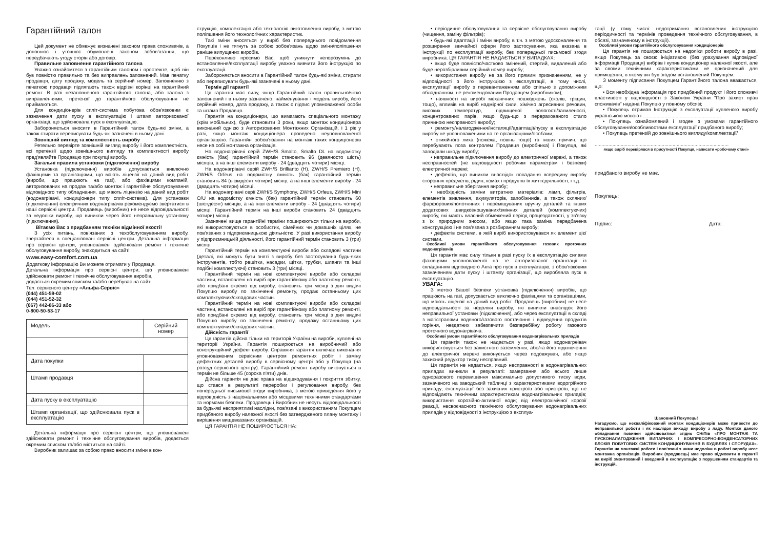Гарантійний талон
Цей документ не обмежує визначені законом права споживачів, а доповнює і уточнює обумовлені законом зобов'язання, що передбачають угоду сторін або договір.
Правильне заповнення гарантійного талона
Уважно ознайомтеся з гарантійним талоном і простежте, щоб він був повністю правильно та без виправлень заповнений. Мав печатку продавця, дату продажу, модель та серійний номер. Заповненню з печаткою продавця підлягають також відрізні корінці на гарантійний ремонт. В разі незаповненого гарантійного талона, або талона з виправленнями, претензії до гарантійного обслуговування не приймаються.
Для кондиціонерів спліт-система побутова обов'язковим є зазначення дати пуску в експлуатацію і штамп авторизованої організації, що здійснювала пуск в експлуатацію.
Забороняється вносити в Гарантійний талон будь-які зміни, а також стирати переписувати будь-які зазначені в ньому дані.
Зовнішній вигляд та комплектність виробу
Ретельно перевірте зовнішній вигляд виробу і його комплектність, всі претензії щодо зовнішнього вигляду та комплектності виробу пред'являйте Продавцю при покупці виробу.
Загальні правила установки (підключення) виробу
Установка (підключення) виробів допускається виключно фахівцями та організаціями, що мають ліцензії на даний вид робіт (вироби, що працюють на газі), або фахівцями компаній, авторизованих на продаж та/або монтаж і гарантійне обслуговування відповідного типу обладнання, що мають ліцензію на даний вид робіт (водонагрівачі, кондиціонери типу спліт-система). Для установки (підключення) електричних водонагрівачів рекомендуємо звертатися в наші сервісні центри. Продавець (виробник) не несе відповідальності за недоліки виробу, що виникли через його неправильну установку (підключення).
Вітаємо Вас з придбанням техніки відмінної якості!
З усіх питань, пов'язаних з техобслуговуванням виробу, звертайтеся в спеціалізовані сервісні центри. Детальна інформація про сервісні центри, уповноважені здійснювати ремонт і технічне обслуговування виробу, знаходиться на сайті
www.easy-comfort.com.ua
Додаткову інформацію Ви можете отримати у Продавця.
Детальна інформація про сервісні центри, що уповноважені здійснювати ремонт і технічне обслуговування виробів,
додається окремим списком та/або перебуває на сайті.
Тел. сервісного центру «Альфа-Сервіс»
(044) 451-59-02
(044) 451-52-32
(067) 442-86-33 або
0-800-50-53-17
| Модель | Серійний номер |
| Дата покупки | |
| Штамп продавця | |
| Дата пуску в експлуатацію | |
| Штамп організації, що здійснювала пуск в експлуатацію | |
Детальна інформація про сервісні центри, що уповноважені здійснювати ремонт і технічне обслуговування виробів, додається окремим списком та/або міститься на сайті.
Виробник залишає за собою право вносити зміни в кон-
струкцію, комплектацію або технологію виготовлення виробу, з метою поліпшення його технологічних характеристик.
Такі зміни вносяться у виріб без попереднього повідомлення Покупців і не тягнуть за собою зобов'язань щодо зміни/поліпшення раніше випущених виробів.
Переконливо просимо Вас, щоб уникнути непорозумінь до встановлення/експлуатації виробу уважно вивчити його інструкцію по експлуатації.
Забороняється вносити в Гарантійний талон будь-які зміни, стирати або переписувати будь-які зазначені в ньому дані.
Термін дії гарантії
Ця гарантія має силу, якщо Гарантійний талон правильно/чітко заповнений і в ньому зазначено: найменування і модель виробу, його серійний номер, дата продажу, а також є підпис уповноваженої особи та штамп Продавця.
Гарантія на кондиціонери, що вимагають спеціального монтажу (крім мобільних), буде становити 3 роки, якщо монтаж кондиціонера виконаний однією з Авторизованих Монтажних Організацій, і 1 рік у разі, якщо монтаж кондиціонера проведено неуповноваженої організацією. Гарантійні зобов'язання на монтаж таких кондиціонерів несе на собі монтажна організація.
На водонагрівачі серій ZWH/S Smalto, Smalto DL на водомістку ємність (бак) гарантійний термін становить 96 (девяносто шість) місяців, а на інші елементи виробу - 24 (двадцять чотири) місяці.
На водонагрівачі серій ZWH/S Brillianto (H), ZWH/S Premiero (H), ZWH/S Orfeus на водомістку ємність (бак) гарантійний термін становить 84 (вісімдесят чотири) місяці, а на інші елементи виробу - 24 (двадцять чотири) місяці.
На водонагрівачі серії ZWH/S Symphony, ZWH/S Orfeus, ZWH/S Mini O/U на водомістку ємність (бак) гарантійний термін становить 60 (шістдесят) місяців, а на інші елементи виробу - 24 (двадцять чотири) місяці. Гарантійний термін на інші вироби становить 24 (двадцять чотири) місяці.
Зазначені вище гарантійні терміни поширюються тільки на вироби, які використовуються в особистих, сімейних чи домашніх цілях, не пов'язаних з підприємницькою діяльністю. У разі використання виробу у підприємницькій діяльності, його гарантійний термін становить 3 (три) місяці.
Гарантійний термін на комплектуючі вироби або складові частини (деталі, які можуть бути зняті з виробу без застосування будь-яких інструментів, тобто решітки, насадки, щітки, трубки, шланги та інші подібні комплектуючі) становить 3 (три) місяці.
Гарантійний термін на нові комплектуючі вироби або складові частини, встановлені на виріб при гарантійному або платному ремонті, або придбані окремо від виробу, становить три місяці з дня видачі Покупцю виробу по закінченні ремонту, продаж останньому цих комплектуючих/складових частин.
Гарантійний термін на нові комплектуючі вироби або складові частини, встановлені на виріб при гарантійному або платному ремонті, або придбані окремо від виробу, становить три місяці з дня видачі Покупцю виробу по закінченні ремонту, продажу останньому цих комплектуючих/складових частин.
Дійсність гарантії
Ця гарантія дійсна тільки на території України на вироби, куплені на території України. Гарантія поширюється на виробничий або конструкційний дефект виробу. Справжня гарантія включає виконання уповноваженим сервісним центром ремонтних робіт і заміну дефектних деталей виробу в сервісному центрі або у Покупця (на розсуд сервісного центру). Гарантійний ремонт виробу виконується в термін не більше 45 (сорока п'яти) днів.
Дійсна гарантія не дає права на відшкодування і покриття збитку, що стався в результаті переробки і регулювання виробу, без попередньої письмової згоди виробника, з метою приведення його у відповідність з національними або місцевими технічними стандартами та нормами безпеки. Продавець і Виробник не несуть відповідальності за будь-які несприятливі наслідки, пов'язані з використанням Покупцем придбаного виробу належної якості без затвердженого плану монтажу і вирішення вищевказаних організацій.
ЦЯ ГАРАНТІЯ НЕ ПОШИРЮЄТЬСЯ НА:
• періодичне обслуговування та сервісне обслуговування виробу (чищення, заміну фільтрів);
• будь-які адаптації і зміни виробу, в т.ч. з метою удосконалення та розширення звичайної сфери його застосування, яка вказана в Інструкції по експлуатації виробу, без попередньої письмової згоди виробника. ЦЯ ГАРАНТІЯ НЕ НАДАЄТЬСЯ У ВИПАДКАХ:
• якщо буде повністю/частково змінений, стертий, видалений або буде нерозбірливим серійний номер виробу;
• використання виробу не за його прямим призначенням, не у відповідності з його Інструкцією з експлуатації, в тому числі, експлуатації виробу з перевантаженням або спільно з допоміжним обладнанням, не рекомендованим Продавцем (виробником);
• наявності на виробі механічних пошкоджень (сколів, тріщин, тощо), впливів на виріб надмірної сили, хімічно агресивних речовин, високих температур, підвищеної вологості/запиленості, концентрованих парів, якщо будь-що з перерахованого стало причиною несправності виробу;
• ремонту/налагодження/інсталяції/адаптації/пуску в експлуатацію виробу не уповноваженими на те організаціями/особами;
• стихійного лиха (пожежа, повінь тощо) та інших причин, що перебувають поза контролем Продавця (виробника) і Покупця, які заподіяли шкоду виробу;
• неправильне підключення виробу до електричної мережі, а також несправностей (не відповідності робочим параметрам і безпеки) електричної мережі;
• дефектів, що виникли внаслідок попадання всередину виробу сторонніх предметів, рідин, комах і продуктів їх життєдіяльності, і т.д.
• неправильне зберігання виробу;
• необхідність заміни витратних матеріалів: ламп, фільтрів, елементів живлення, акумуляторів, запобіжників, а також скляних/фарфорових/полотняних і переміщуваних вручну деталей та інших додаткових швидкозношуваних/змінних деталей (комплектуючих) виробу, які мають власний обмежений період працездатності, у зв'язку з їх природним зносом, або якщо така заміна передбачена конструкцією і не пов'язана з розбиранням виробу;
• дефектів системи, в якій виріб використовувався як елемент цієї системи.
Особливі умови гарантійного обслуговування газових проточних водонагрівачів
Ця гарантія має силу тільки в разі пуску їх в експлуатацію силами фахівцями уповноваженої на те авторизованої організації із складанням відповідного Акта про пуск в експлуатацію, з обов'язковим зазначенням дати пуску і штампу організації, що виробляла пуск в експлуатацію.
УВАГА:
З метою Вашої безпеки установка (підключення) виробів, що працюють на газі, допускається виключно фахівцями та організаціями, що мають ліцензії на даний вид робіт. Продавець (виробник) не несе відповідальності за недоліки виробу, які виникли внаслідок його неправильної установки (підключення), або через експлуатації в складі з магістралями водяного/газового постачання і відведення продуктів горіння, нездатних забезпечити безперебійну роботу газового проточного водонагрівача.
Особливі умови гарантійного обслуговування водонагрівальних приладів
Ця гарантія також не надається у разі, якщо водонагреівач використовується без захистного заземлення, або/та його підключення до електричної мережі виконується через подовжувач, або якщо захисний редуктор тиску несправний.
Ця гарантія не надається, якщо несправності в водонагрівальних приладах виникли в результаті: замерзання або всього лише одноразового перевищення максимально допустимого тиску води, зазначеного на заводський табличці з характеристиками водогрійного приладу; експлуатації без захисних пристроїв або пристроїв, що не відповідають технічним характеристикам водонагрівальних приладів; використання корозійно-активної води; від електрохімічної корозії реакції, несвоєчасного технічного обслуговування водонагрівальних приладів у відповідності з інструкцією з експлуа-
тації (у тому числі: недотримання встановлених інструкцією періодичності та термінів проведення технічного обслуговування, в обсязі, зазначеному в інструкції).
Особливі умови гарантійного обслуговування кондиціонерів
Ця гарантія не поширюється на недоліки роботи виробу в разі, якщо Покупець за своєю ініціативою (без урахування відповідної інформації Продавця) вибрав і купив кондиціонер належної якості, але за своїми технічними характеристиками не призначений для приміщення, в якому він був згодом встановлений Покупцем.
З моменту підписання Покупцем Гарантійного талона вважається, що:
• Вся необхідна інформація про придбаний продукт і його споживчі властивості у відповідності з Законом України "Про захист прав споживачів" надана Покупцю у повному обсязі;
• Покупець отримав Інструкцію з експлуатації купленого виробу українською мовою і ........................................................;
• Покупець ознайомлений і згоден з умовами гарантійного обслуговування/особливостями експлуатації придбаного виробу;
• Покупець претензій до зовнішнього вигляду/комплектації/
..................................................................................................
якщо виріб перевірявся в присутності Покупця, написати «робочому стані»
придбаного виробу не має.
Покупець:
Підпис: Дата:
Шановний Покупець!
Нагадуємо, що некваліфікований монтаж кондиціонерів може привести до неправильної роботи і як наслідок виходу виробу з ладу. Монтаж даного обладнання повинен здійснюватися згідно СНіПів «ПРО МОНТАЖ ТА ПУСКОНАЛАГОДЖЕННЯ ВИПАРНИХ І КОМПРЕСОРНО-КОНДЕНСАТОРНИХ БЛОКІВ ПОБУТОВИХ СИСТЕМ КОНДИЦІОНУВАННЯ В БУДІВЛЯХ І СПОРУДАХ». Гарантію на монтажні роботи і пов'язані з ними недоліки в роботі виробу несе монтажна організація. Виробник (продавець) має право відмовити в гарантії на виріб змонтований і введений в експлуатацію з порушенням стандартів та інструкцій.